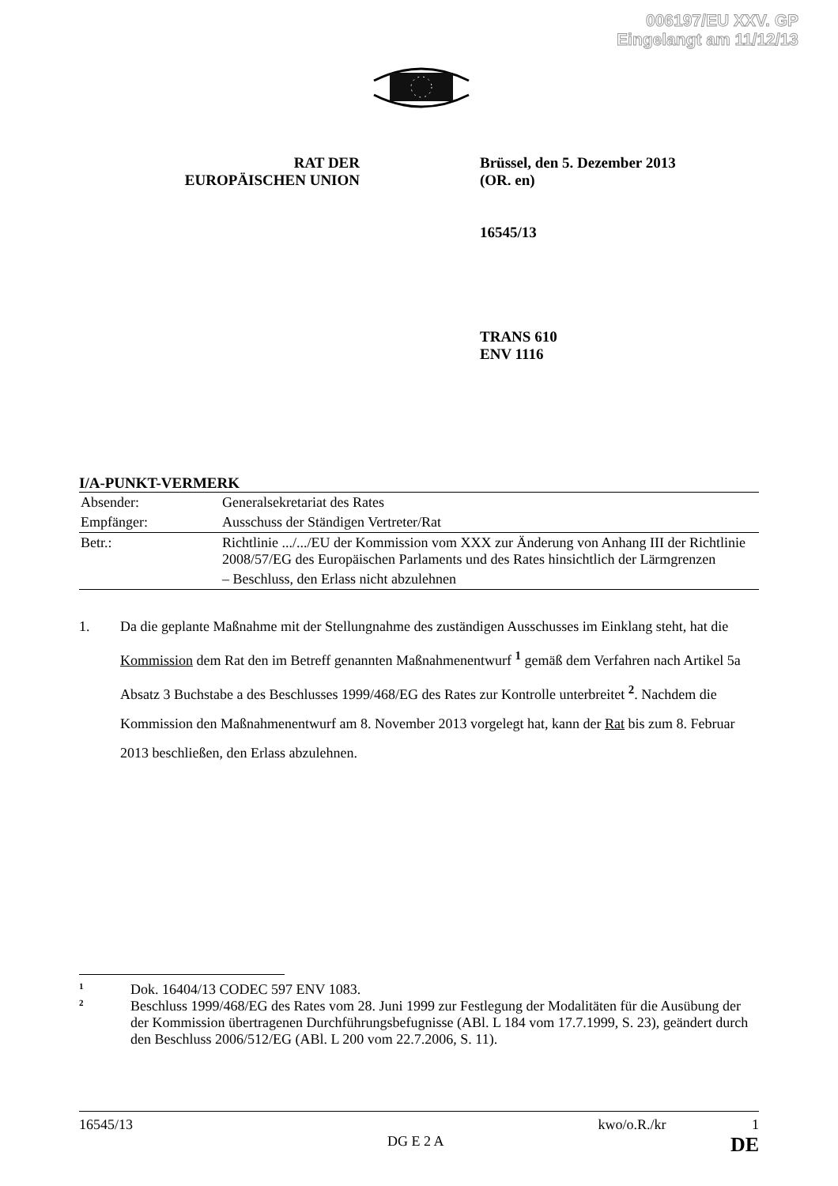006197/EU XXV. GP
Eingelangt am 11/12/13
RAT DER
EUROPÄISCHEN UNION
Brüssel, den 5. Dezember 2013
(OR. en)
16545/13
TRANS 610
ENV 1116
I/A-PUNKT-VERMERK
| Absender: | Generalsekretariat des Rates |
| Empfänger: | Ausschuss der Ständigen Vertreter/Rat |
| Betr.: | Richtlinie .../.../EU der Kommission vom XXX zur Änderung von Anhang III der Richtlinie 2008/57/EG des Europäischen Parlaments und des Rates hinsichtlich der Lärmgrenzen |
| | – Beschluss, den Erlass nicht abzulehnen |
1. Da die geplante Maßnahme mit der Stellungnahme des zuständigen Ausschusses im Einklang steht, hat die Kommission dem Rat den im Betreff genannten Maßnahmenentwurf <sup>1</sup> gemäß dem Verfahren nach Artikel 5a Absatz 3 Buchstabe a des Beschlusses 1999/468/EG des Rates zur Kontrolle unterbreitet <sup>2</sup>. Nachdem die Kommission den Maßnahmenentwurf am 8. November 2013 vorgelegt hat, kann der Rat bis zum 8. Februar 2013 beschließen, den Erlass abzulehnen.
1 Dok. 16404/13 CODEC 597 ENV 1083.
2 Beschluss 1999/468/EG des Rates vom 28. Juni 1999 zur Festlegung der Modalitäten für die Ausübung der der Kommission übertragenen Durchführungsbefugnisse (ABl. L 184 vom 17.7.1999, S. 23), geändert durch den Beschluss 2006/512/EG (ABl. L 200 vom 22.7.2006, S. 11).
16545/13 kwo/o.R./kr 1
DG E 2 A DE